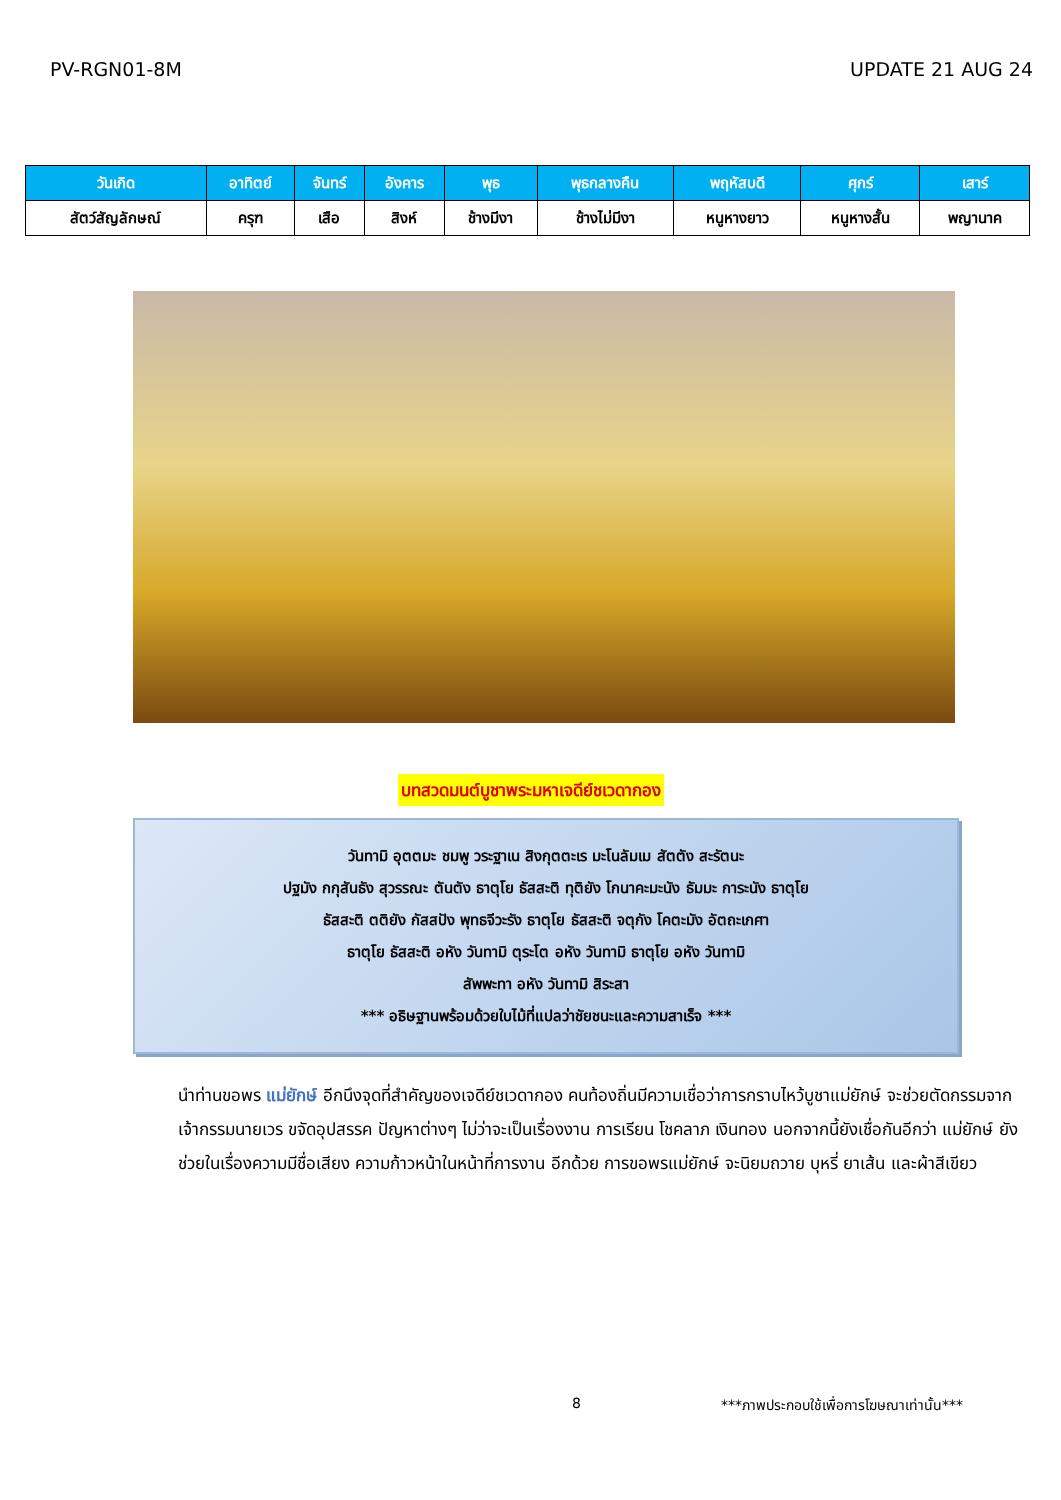PV-RGN01-8M UPDATE 21 AUG 24
| วันเกิด | อาทิตย์ | จันทร์ | อังคาร | พุธ | พุธกลางคืน | พฤหัสบดี | ศุกร์ | เสาร์ |
| --- | --- | --- | --- | --- | --- | --- | --- | --- |
| สัตว์สัญลักษณ์ | ครุฑ | เสือ | สิงห์ | ช้างมีงา | ช้างไม่มีงา | หนูหางยาว | หนูหางสั้น | พญานาค |
บทสวดมนต์บูชาพระมหาเจดีย์ชเวดากอง
วันทามิ อุตตมะ ชมพู วระฐาเน สิงกุตตะเร มะโนลัมเม สัตตัง สะรัตนะ
ปฐมัง กกุสันธัง สุวรรณะ ตันตัง ธาตุโย ธัสสะติ ทุติยัง โกนาคะมะนัง ธัมมะ การะนัง ธาตุโย
ธัสสะติ ตติยัง กัสสปัง พุทธจีวะรัง ธาตุโย ธัสสะติ จตุกัง โคตะมัง อัตถะเกศา
ธาตุโย ธัสสะติ อหัง วันทามิ ตุระโต อหัง วันทามิ ธาตุโย อหัง วันทามิ
สัพพะทา อหัง วันทามิ สิระสา
*** อธิษฐานพร้อมด้วยใบไม้ที่แปลว่าชัยชนะและความสาเร็จ ***
นำท่านขอพร แม่ยักษ์ อีกนึงจุดที่สำคัญของเจดีย์ชเวดากอง คนท้องถิ่นมีความเชื่อว่าการกราบไหว้บูชาแม่ยักษ์ จะช่วยตัดกรรมจากเจ้ากรรมนายเวร ขจัดอุปสรรค ปัญหาต่างๆ ไม่ว่าจะเป็นเรื่องงาน การเรียน โชคลาภ เงินทอง นอกจากนี้ยังเชื่อกันอีกว่า แม่ยักษ์ ยังช่วยในเรื่องความมีชื่อเสียง ความก้าวหน้าในหน้าที่การงาน อีกด้วย การขอพรแม่ยักษ์ จะนิยมถวาย บุหรี่ ยาเส้น และผ้าสีเขียว
8 ***ภาพประกอบใช้เพื่อการโฆษณาเท่านั้น***